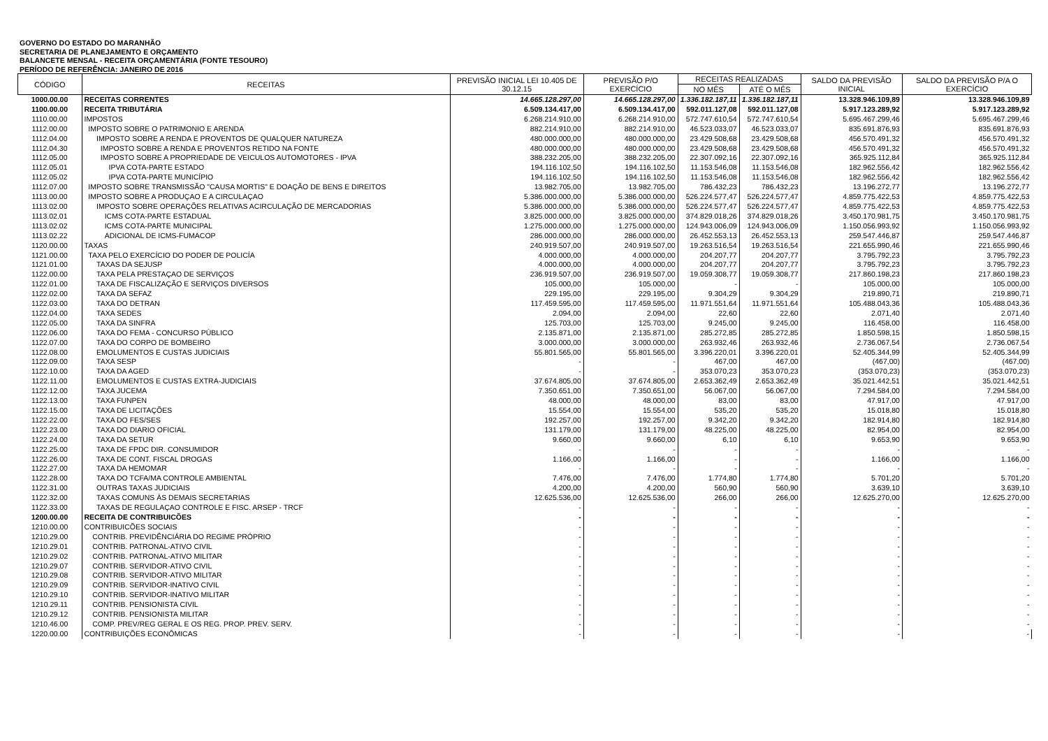GOVERNO DO ESTADO DO MARANHÃO
SECRETARIA DE PLANEJAMENTO E ORÇAMENTO
BALANCETE MENSAL - RECEITA ORÇAMENTÁRIA (FONTE TESOURO)
PERÍODO DE REFERÊNCIA: JANEIRO DE 2016
| CÓDIGO | RECEITAS | PREVISÃO INICIAL LEI 10.405 DE 30.12.15 | PREVISÃO P/O EXERCÍCIO | RECEITAS REALIZADAS | | SALDO DA PREVISÃO INICIAL | SALDO DA PREVISÃO P/A O EXERCÍCIO |
| --- | --- | --- | --- | --- | --- | --- | --- |
| | | | | NO MÊS | ATÉ O MÊS | | |
| 1000.00.00 | RECEITAS CORRENTES | 14.665.128.297,00 | 14.665.128.297,00 | 1.336.182.187,11 | 1.336.182.187,11 | 13.328.946.109,89 | 13.328.946.109,89 |
| 1100.00.00 | RECEITA TRIBUTÁRIA | 6.509.134.417,00 | 6.509.134.417,00 | 592.011.127,08 | 592.011.127,08 | 5.917.123.289,92 | 5.917.123.289,92 |
| 1110.00.00 | IMPOSTOS | 6.268.214.910,00 | 6.268.214.910,00 | 572.747.610,54 | 572.747.610,54 | 5.695.467.299,46 | 5.695.467.299,46 |
| 1112.00.00 | IMPOSTO SOBRE O PATRIMONIO E ARENDA | 882.214.910,00 | 882.214.910,00 | 46.523.033,07 | 46.523.033,07 | 835.691.876,93 | 835.691.876,93 |
| 1112.04.00 | IMPOSTO SOBRE A RENDA E PROVENTOS DE QUALQUER NATUREZA | 480.000.000,00 | 480.000.000,00 | 23.429.508,68 | 23.429.508,68 | 456.570.491,32 | 456.570.491,32 |
| 1112.04.30 | IMPOSTO SOBRE A RENDA E PROVENTOS RETIDO NA FONTE | 480.000.000,00 | 480.000.000,00 | 23.429.508,68 | 23.429.508,68 | 456.570.491,32 | 456.570.491,32 |
| 1112.05.00 | IMPOSTO SOBRE A PROPRIEDADE DE VEICULOS AUTOMOTORES - IPVA | 388.232.205,00 | 388.232.205,00 | 22.307.092,16 | 22.307.092,16 | 365.925.112,84 | 365.925.112,84 |
| 1112.05.01 | IPVA COTA-PARTE ESTADO | 194.116.102,50 | 194.116.102,50 | 11.153.546,08 | 11.153.546,08 | 182.962.556,42 | 182.962.556,42 |
| 1112.05.02 | IPVA COTA-PARTE MUNICÍPIO | 194.116.102,50 | 194.116.102,50 | 11.153.546,08 | 11.153.546,08 | 182.962.556,42 | 182.962.556,42 |
| 1112.07.00 | IMPOSTO SOBRE TRANSMISSÃO "CAUSA MORTIS" E DOAÇÃO DE BENS E DIREITOS | 13.982.705,00 | 13.982.705,00 | 786.432,23 | 786.432,23 | 13.196.272,77 | 13.196.272,77 |
| 1113.00.00 | IMPOSTO SOBRE A PRODUÇAO E A CIRCULAÇAO | 5.386.000.000,00 | 5.386.000.000,00 | 526.224.577,47 | 526.224.577,47 | 4.859.775.422,53 | 4.859.775.422,53 |
| 1113.02.00 | IMPOSTO SOBRE OPERAÇÕES RELATIVAS ACIRCULAÇÃO DE MERCADORIAS | 5.386.000.000,00 | 5.386.000.000,00 | 526.224.577,47 | 526.224.577,47 | 4.859.775.422,53 | 4.859.775.422,53 |
| 1113.02.01 | ICMS COTA-PARTE ESTADUAL | 3.825.000.000,00 | 3.825.000.000,00 | 374.829.018,26 | 374.829.018,26 | 3.450.170.981,75 | 3.450.170.981,75 |
| 1113.02.02 | ICMS COTA-PARTE MUNICIPAL | 1.275.000.000,00 | 1.275.000.000,00 | 124.943.006,09 | 124.943.006,09 | 1.150.056.993,92 | 1.150.056.993,92 |
| 1113.02.22 | ADICIONAL DE ICMS-FUMACOP | 286.000.000,00 | 286.000.000,00 | 26.452.553,13 | 26.452.553,13 | 259.547.446,87 | 259.547.446,87 |
| 1120.00.00 | TAXAS | 240.919.507,00 | 240.919.507,00 | 19.263.516,54 | 19.263.516,54 | 221.655.990,46 | 221.655.990,46 |
| 1121.00.00 | TAXA PELO EXERCÍCIO DO PODER DE POLICÍA | 4.000.000,00 | 4.000.000,00 | 204.207,77 | 204.207,77 | 3.795.792,23 | 3.795.792,23 |
| 1121.01.00 | TAXAS DA SEJUSP | 4.000.000,00 | 4.000.000,00 | 204.207,77 | 204.207,77 | 3.795.792,23 | 3.795.792,23 |
| 1122.00.00 | TAXA PELA PRESTAÇAO DE SERVIÇOS | 236.919.507,00 | 236.919.507,00 | 19.059.308,77 | 19.059.308,77 | 217.860.198,23 | 217.860.198,23 |
| 1122.01.00 | TAXA DE FISCALIZAÇÃO E SERVIÇOS DIVERSOS | 105.000,00 | 105.000,00 | - | - | 105.000,00 | 105.000,00 |
| 1122.02.00 | TAXA DA SEFAZ | 229.195,00 | 229.195,00 | 9.304,29 | 9.304,29 | 219.890,71 | 219.890,71 |
| 1122.03.00 | TAXA DO DETRAN | 117.459.595,00 | 117.459.595,00 | 11.971.551,64 | 11.971.551,64 | 105.488.043,36 | 105.488.043,36 |
| 1122.04.00 | TAXA SEDES | 2.094,00 | 2.094,00 | 22,60 | 22,60 | 2.071,40 | 2.071,40 |
| 1122.05.00 | TAXA DA SINFRA | 125.703,00 | 125.703,00 | 9.245,00 | 9.245,00 | 116.458,00 | 116.458,00 |
| 1122.06.00 | TAXA DO FEMA - CONCURSO PÚBLICO | 2.135.871,00 | 2.135.871,00 | 285.272,85 | 285.272,85 | 1.850.598,15 | 1.850.598,15 |
| 1122.07.00 | TAXA DO CORPO DE BOMBEIRO | 3.000.000,00 | 3.000.000,00 | 263.932,46 | 263.932,46 | 2.736.067,54 | 2.736.067,54 |
| 1122.08.00 | EMOLUMENTOS E CUSTAS JUDICIAIS | 55.801.565,00 | 55.801.565,00 | 3.396.220,01 | 3.396.220,01 | 52.405.344,99 | 52.405.344,99 |
| 1122.09.00 | TAXA SESP | - | - | 467,00 | 467,00 | (467,00) | (467,00) |
| 1122.10.00 | TAXA DA AGED | - | - | 353.070,23 | 353.070,23 | (353.070,23) | (353.070,23) |
| 1122.11.00 | EMOLUMENTOS E CUSTAS EXTRA-JUDICIAIS | 37.674.805,00 | 37.674.805,00 | 2.653.362,49 | 2.653.362,49 | 35.021.442,51 | 35.021.442,51 |
| 1122.12.00 | TAXA JUCEMA | 7.350.651,00 | 7.350.651,00 | 56.067,00 | 56.067,00 | 7.294.584,00 | 7.294.584,00 |
| 1122.13.00 | TAXA FUNPEN | 48.000,00 | 48.000,00 | 83,00 | 83,00 | 47.917,00 | 47.917,00 |
| 1122.15.00 | TAXA DE LICITAÇÕES | 15.554,00 | 15.554,00 | 535,20 | 535,20 | 15.018,80 | 15.018,80 |
| 1122.22.00 | TAXA DO FES/SES | 192.257,00 | 192.257,00 | 9.342,20 | 9.342,20 | 182.914,80 | 182.914,80 |
| 1122.23.00 | TAXA DO DIARIO OFICIAL | 131.179,00 | 131.179,00 | 48.225,00 | 48.225,00 | 82.954,00 | 82.954,00 |
| 1122.24.00 | TAXA DA SETUR | 9.660,00 | 9.660,00 | 6,10 | 6,10 | 9.653,90 | 9.653,90 |
| 1122.25.00 | TAXA DE FPDC DIR. CONSUMIDOR | - | - | - | - | - | - |
| 1122.26.00 | TAXA DE CONT. FISCAL DROGAS | 1.166,00 | 1.166,00 | - | - | 1.166,00 | 1.166,00 |
| 1122.27.00 | TAXA DA HEMOMAR | - | - | - | - | - | - |
| 1122.28.00 | TAXA DO TCFA/MA CONTROLE AMBIENTAL | 7.476,00 | 7.476,00 | 1.774,80 | 1.774,80 | 5.701,20 | 5.701,20 |
| 1122.31.00 | OUTRAS TAXAS JUDICIAIS | 4.200,00 | 4.200,00 | 560,90 | 560,90 | 3.639,10 | 3.639,10 |
| 1122.32.00 | TAXAS COMUNS ÀS DEMAIS SECRETARIAS | 12.625.536,00 | 12.625.536,00 | 266,00 | 266,00 | 12.625.270,00 | 12.625.270,00 |
| 1122.33.00 | TAXAS DE REGULAÇAO CONTROLE E FISC. ARSEP - TRCF | - | - | - | - | - | - |
| 1200.00.00 | RECEITA DE CONTRIBUICÕES | - | - | - | - | - | - |
| 1210.00.00 | CONTRIBUICÕES SOCIAIS | - | - | - | - | - | - |
| 1210.29.00 | CONTRIB. PREVIDÊNCIÁRIA DO REGIME PRÓPRIO | - | - | - | - | - | - |
| 1210.29.01 | CONTRIB. PATRONAL-ATIVO CIVIL | - | - | - | - | - | - |
| 1210.29.02 | CONTRIB. PATRONAL-ATIVO MILITAR | - | - | - | - | - | - |
| 1210.29.07 | CONTRIB. SERVIDOR-ATIVO CIVIL | - | - | - | - | - | - |
| 1210.29.08 | CONTRIB. SERVIDOR-ATIVO MILITAR | - | - | - | - | - | - |
| 1210.29.09 | CONTRIB. SERVIDOR-INATIVO CIVIL | - | - | - | - | - | - |
| 1210.29.10 | CONTRIB. SERVIDOR-INATIVO MILITAR | - | - | - | - | - | - |
| 1210.29.11 | CONTRIB. PENSIONISTA CIVIL | - | - | - | - | - | - |
| 1210.29.12 | CONTRIB. PENSIONISTA MILITAR | - | - | - | - | - | - |
| 1210.46.00 | COMP. PREV/REG GERAL E OS REG. PROP. PREV. SERV. | - | - | - | - | - | - |
| 1220.00.00 | CONTRIBUIÇÕES ECONÔMICAS | - | - | - | - | - | - |